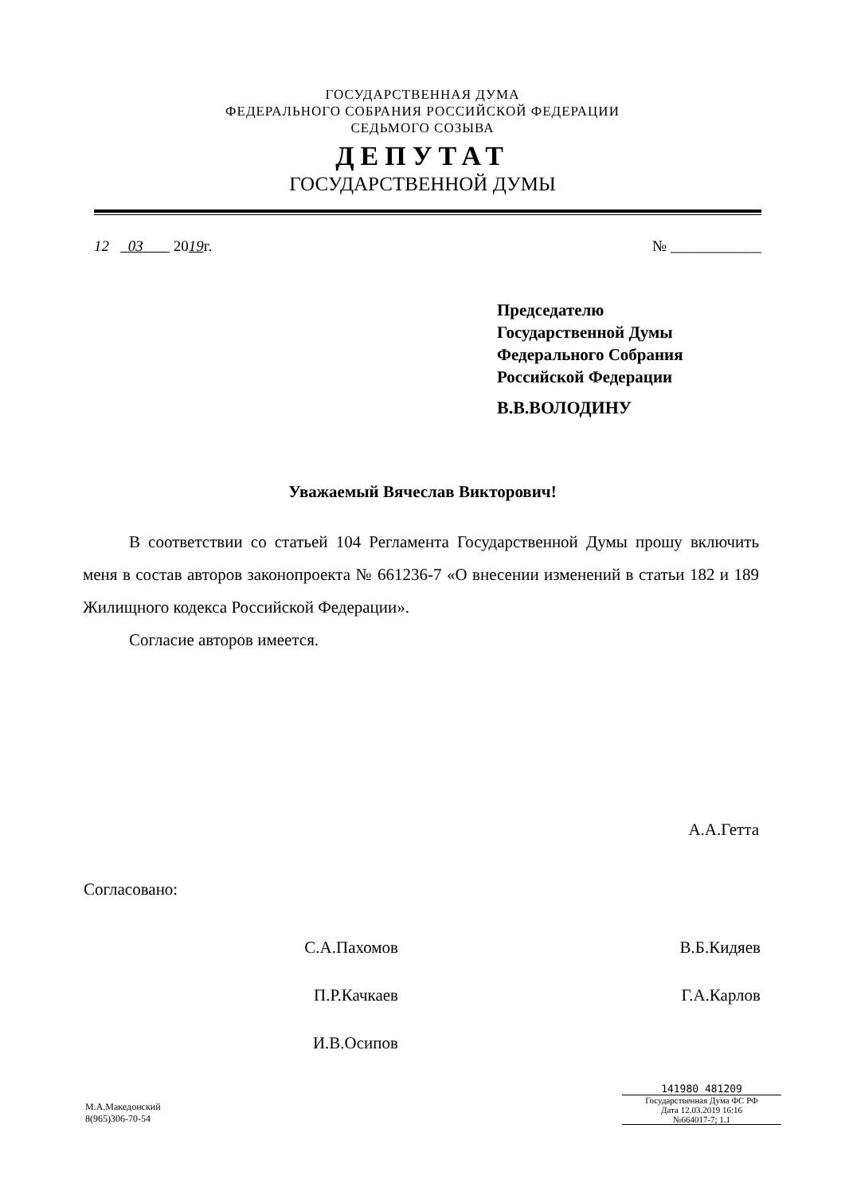ГОСУДАРСТВЕННАЯ ДУМА
ФЕДЕРАЛЬНОГО СОБРАНИЯ РОССИЙСКОЙ ФЕДЕРАЦИИ
СЕДЬМОГО СОЗЫВА
ДЕПУТАТ
ГОСУДАРСТВЕННОЙ ДУМЫ
12 03 2019г. № ____________
Председателю
Государственной Думы
Федерального Собрания
Российской Федерации
В.В.ВОЛОДИНУ
Уважаемый Вячеслав Викторович!
В соответствии со статьей 104 Регламента Государственной Думы прошу включить меня в состав авторов законопроекта № 661236-7 «О внесении изменений в статьи 182 и 189 Жилищного кодекса Российской Федерации».
Согласие авторов имеется.
А.А.Гетта
Согласовано:
С.А.Пахомов
П.Р.Качкаев
И.В.Осипов
В.Б.Кидяев
Г.А.Карлов
М.А.Македонский
8(965)306-70-54
141980 481209
Государственная Дума ФС РФ
Дата 12.03.2019 16:16
№664017-7; 1.1